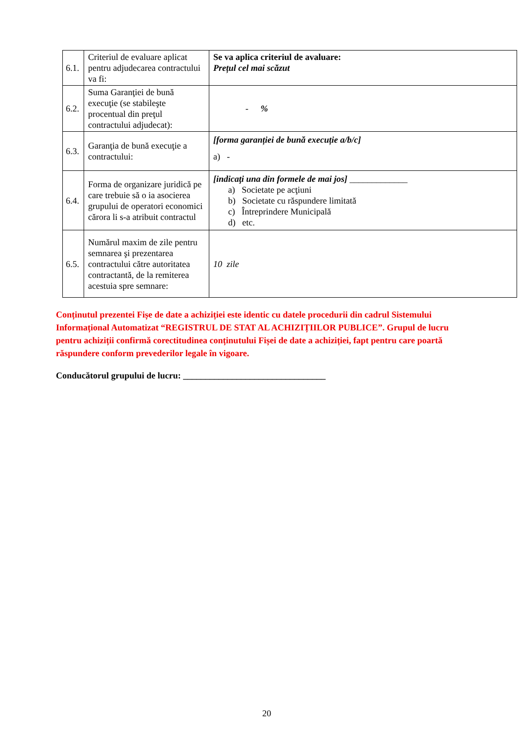| 6.1. | Criteriul de evaluare aplicat pentru adjudecarea contractului va fi: | Se va aplica criteriul de avaluare: Prețul cel mai scăzut |
| 6.2. | Suma Garanţiei de bună execuţie (se stabileşte procentual din preţul contractului adjudecat): | - % |
| 6.3. | Garanţia de bună execuţie a contractului: | [forma garanției de bună execuție a/b/c] a) - |
| 6.4. | Forma de organizare juridică pe care trebuie să o ia asocierea grupului de operatori economici cărora li s-a atribuit contractul | [indicaţi una din formele de mai jos] _____________ a) Societate pe acţiuni b) Societate cu răspundere limitată c) Întreprindere Municipală d) etc. |
| 6.5. | Numărul maxim de zile pentru semnarea şi prezentarea contractului către autoritatea contractantă, de la remiterea acestuia spre semnare: | 10 zile |
Conținutul prezentei Fișe de date a achiziției este identic cu datele procedurii din cadrul Sistemului Informațional Automatizat “REGISTRUL DE STAT AL ACHIZIȚIILOR PUBLICE”. Grupul de lucru pentru achiziții confirmă corectitudinea conținutului Fișei de date a achiziției, fapt pentru care poartă răspundere conform prevederilor legale în vigoare.
Conducătorul grupului de lucru: ________________________________
20